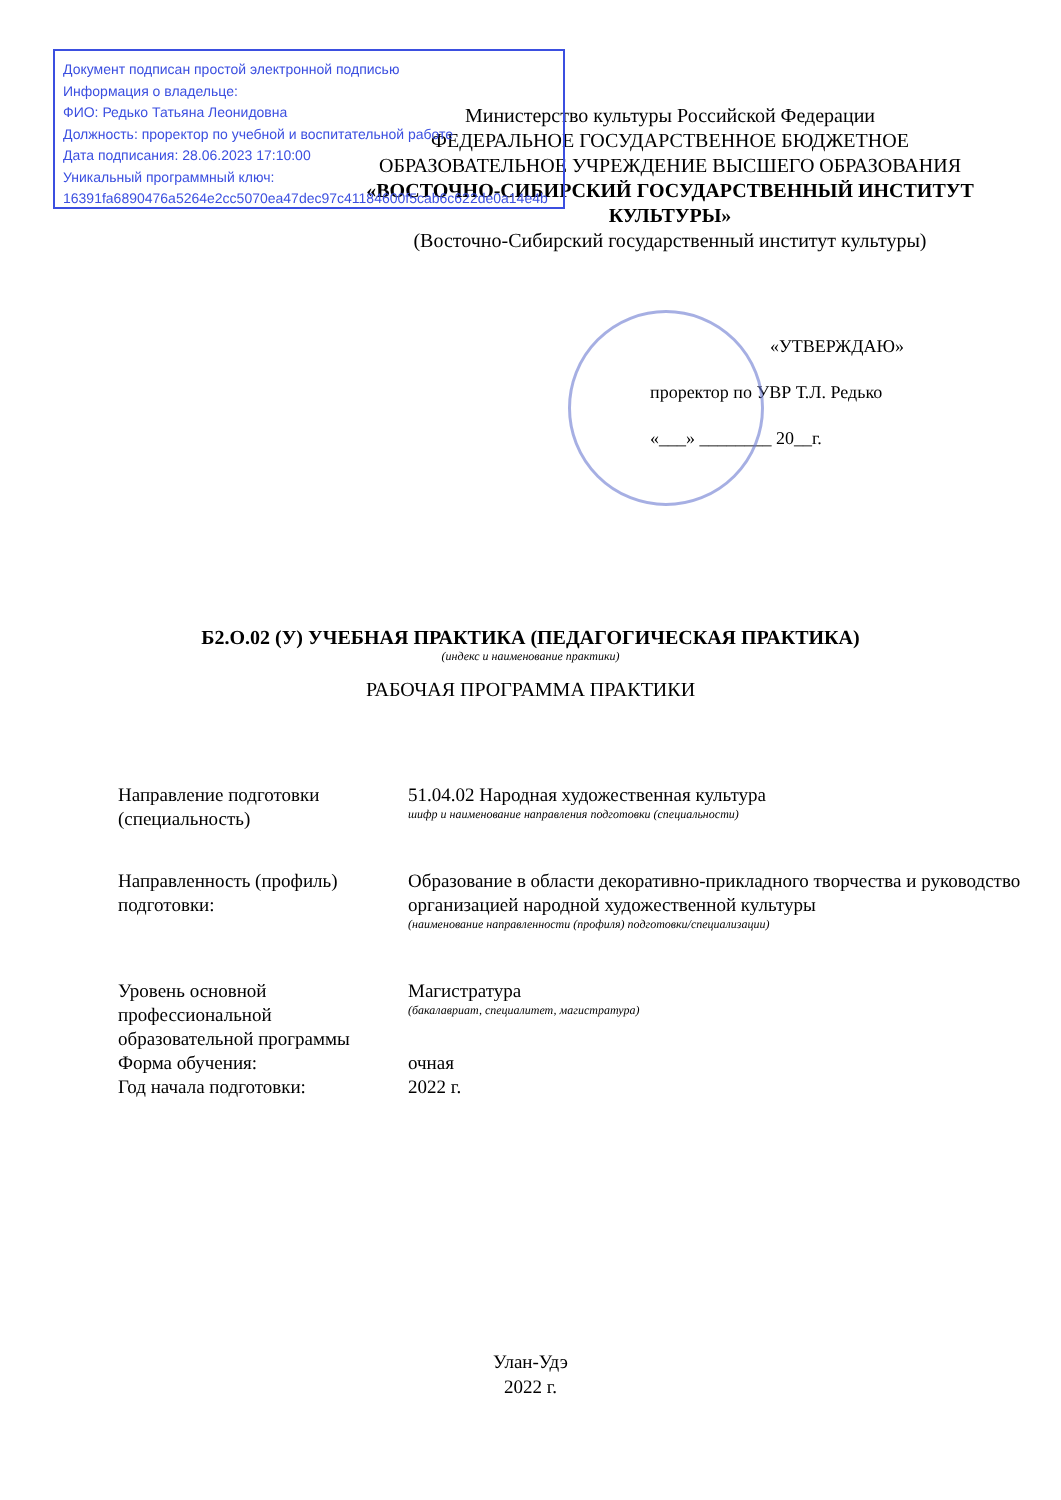Документ подписан простой электронной подписью
Информация о владельце:
ФИО: Редько Татьяна Леонидовна
Должность: проректор по учебной и воспитательной работе
Дата подписания: 28.06.2023 17:10:00
Уникальный программный ключ:
16391fa6890476a5264e2cc5070ea47dec97c41184600f5cab6c622de0a14e4b
Министерство культуры Российской Федерации
ФЕДЕРАЛЬНОЕ ГОСУДАРСТВЕННОЕ БЮДЖЕТНОЕ ОБРАЗОВАТЕЛЬНОЕ УЧРЕЖДЕНИЕ ВЫСШЕГО ОБРАЗОВАНИЯ
«ВОСТОЧНО-СИБИРСКИЙ ГОСУДАРСТВЕННЫЙ ИНСТИТУТ КУЛЬТУРЫ»
(Восточно-Сибирский государственный институт культуры)
«УТВЕРЖДАЮ»
проректор по УВР Т.Л. Редько
«___» ________ 20__г.
Б2.О.02 (У) УЧЕБНАЯ ПРАКТИКА (ПЕДАГОГИЧЕСКАЯ ПРАКТИКА)
(индекс и наименование практики)
РАБОЧАЯ ПРОГРАММА ПРАКТИКИ
| Направление подготовки (специальность) | 51.04.02 Народная художественная культура шифр и наименование направления подготовки (специальности) |
| Направленность (профиль) подготовки: | Образование в области декоративно-прикладного творчества и руководство организацией народной художественной культуры (наименование направленности (профиля) подготовки/специализации) |
| Уровень основной профессиональной образовательной программы | Магистратура (бакалавриат, специалитет, магистратура) |
| Форма обучения: | очная |
| Год начала подготовки: | 2022 г. |
Улан-Удэ
2022 г.